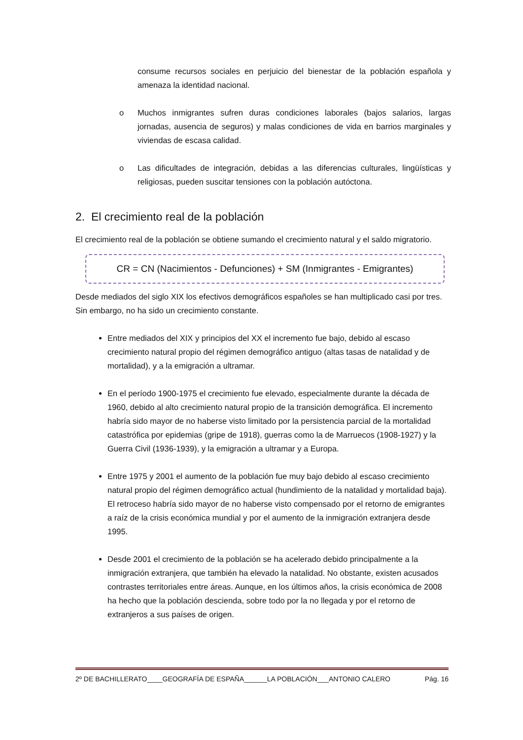consume recursos sociales en perjuicio del bienestar de la población española y amenaza la identidad nacional.
o Muchos inmigrantes sufren duras condiciones laborales (bajos salarios, largas jornadas, ausencia de seguros) y malas condiciones de vida en barrios marginales y viviendas de escasa calidad.
o Las dificultades de integración, debidas a las diferencias culturales, lingüísticas y religiosas, pueden suscitar tensiones con la población autóctona.
2. El crecimiento real de la población
El crecimiento real de la población se obtiene sumando el crecimiento natural y el saldo migratorio.
CR = CN (Nacimientos - Defunciones) + SM (Inmigrantes - Emigrantes)
Desde mediados del siglo XIX los efectivos demográficos españoles se han multiplicado casi por tres. Sin embargo, no ha sido un crecimiento constante.
Entre mediados del XIX y principios del XX el incremento fue bajo, debido al escaso crecimiento natural propio del régimen demográfico antiguo (altas tasas de natalidad y de mortalidad), y a la emigración a ultramar.
En el período 1900-1975 el crecimiento fue elevado, especialmente durante la década de 1960, debido al alto crecimiento natural propio de la transición demográfica. El incremento habría sido mayor de no haberse visto limitado por la persistencia parcial de la mortalidad catastrófica por epidemias (gripe de 1918), guerras como la de Marruecos (1908-1927) y la Guerra Civil (1936-1939), y la emigración a ultramar y a Europa.
Entre 1975 y 2001 el aumento de la población fue muy bajo debido al escaso crecimiento natural propio del régimen demográfico actual (hundimiento de la natalidad y mortalidad baja). El retroceso habría sido mayor de no haberse visto compensado por el retorno de emigrantes a raíz de la crisis económica mundial y por el aumento de la inmigración extranjera desde 1995.
Desde 2001 el crecimiento de la población se ha acelerado debido principalmente a la inmigración extranjera, que también ha elevado la natalidad. No obstante, existen acusados contrastes territoriales entre áreas. Aunque, en los últimos años, la crisis económica de 2008 ha hecho que la población descienda, sobre todo por la no llegada y por el retorno de extranjeros a sus países de origen.
2º DE BACHILLERATO____GEOGRAFÍA DE ESPAÑA______LA POBLACIÓN___ANTONIO CALERO Pág. 16